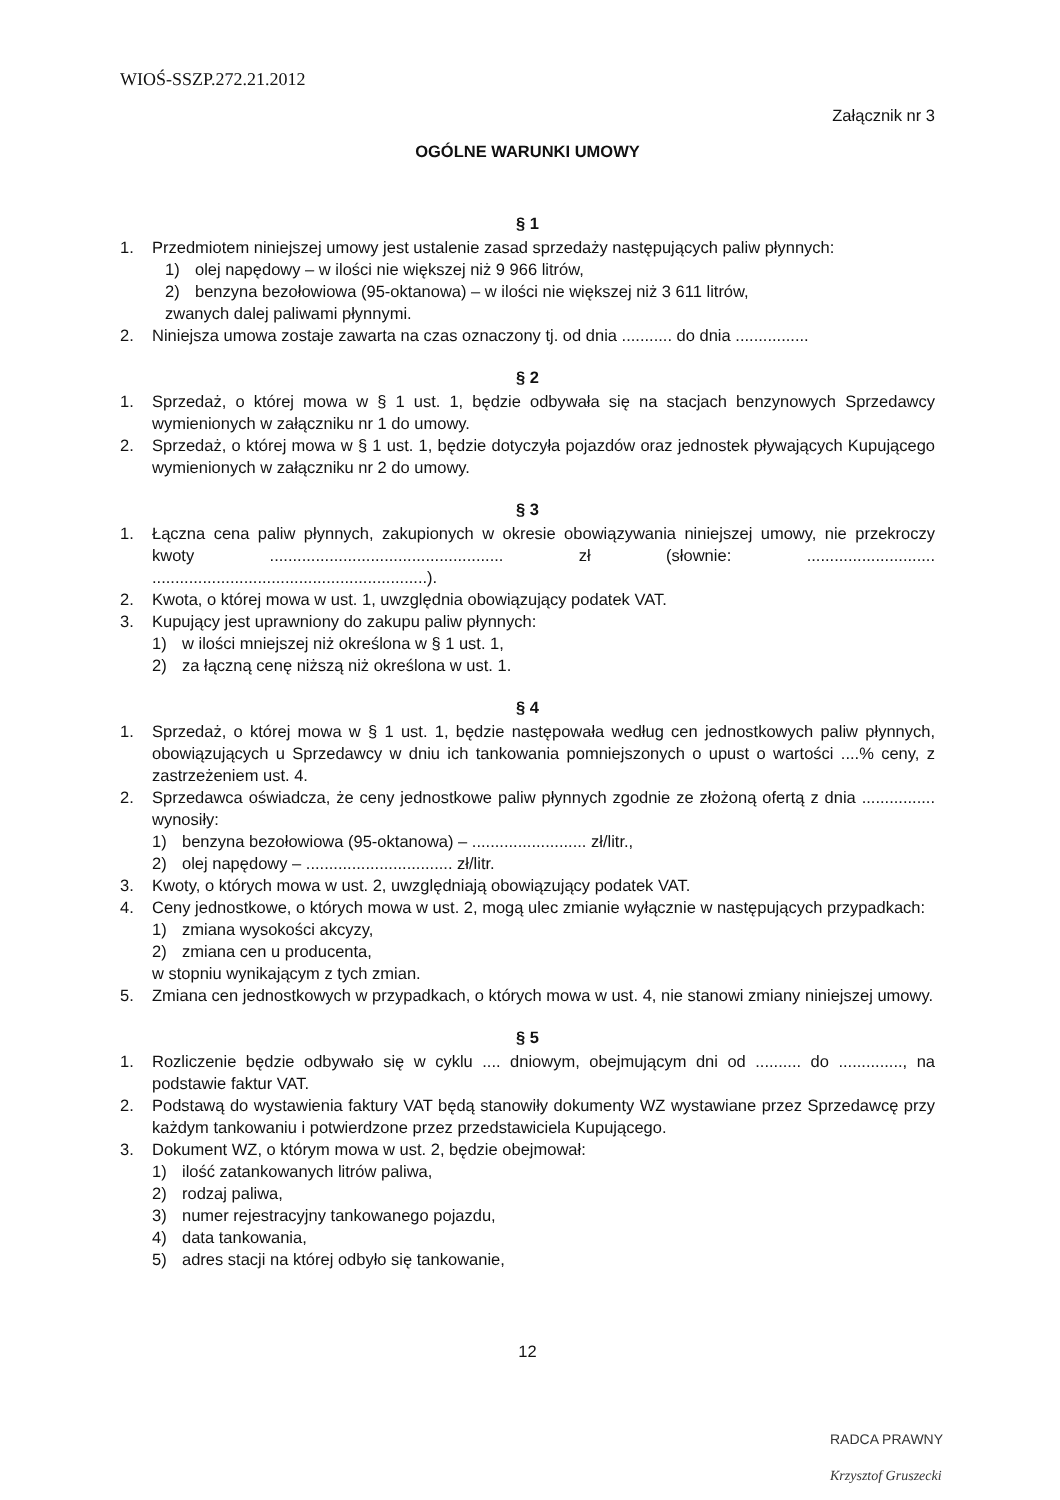WIOŚ-SSZP.272.21.2012
Załącznik nr 3
OGÓLNE WARUNKI UMOWY
§ 1
1. Przedmiotem niniejszej umowy jest ustalenie zasad sprzedaży następujących paliw płynnych:
1) olej napędowy – w ilości nie większej niż 9 966 litrów,
2) benzyna bezołowiowa (95-oktanowa) – w ilości nie większej niż 3 611 litrów,
zwanych dalej paliwami płynnymi.
2. Niniejsza umowa zostaje zawarta na czas oznaczony tj. od dnia ........... do dnia ................
§ 2
1. Sprzedaż, o której mowa w § 1 ust. 1, będzie odbywała się na stacjach benzynowych Sprzedawcy wymienionych w załączniku nr 1 do umowy.
2. Sprzedaż, o której mowa w § 1 ust. 1, będzie dotyczyła pojazdów oraz jednostek pływających Kupującego wymienionych w załączniku nr 2 do umowy.
§ 3
1. Łączna cena paliw płynnych, zakupionych w okresie obowiązywania niniejszej umowy, nie przekroczy kwoty ................................................... zł (słownie: ............................ ............................................................).
2. Kwota, o której mowa w ust. 1, uwzględnia obowiązujący podatek VAT.
3. Kupujący jest uprawniony do zakupu paliw płynnych:
1) w ilości mniejszej niż określona w § 1 ust. 1,
2) za łączną cenę niższą niż określona w ust. 1.
§ 4
1. Sprzedaż, o której mowa w § 1 ust. 1, będzie następowała według cen jednostkowych paliw płynnych, obowiązujących u Sprzedawcy w dniu ich tankowania pomniejszonych o upust o wartości ....% ceny, z zastrzeżeniem ust. 4.
2. Sprzedawca oświadcza, że ceny jednostkowe paliw płynnych zgodnie ze złożoną ofertą z dnia ................ wynosiły:
1) benzyna bezołowiowa (95-oktanowa) – ......................... zł/litr.,
2) olej napędowy – ................................ zł/litr.
3. Kwoty, o których mowa w ust. 2, uwzględniają obowiązujący podatek VAT.
4. Ceny jednostkowe, o których mowa w ust. 2, mogą ulec zmianie wyłącznie w następujących przypadkach:
1) zmiana wysokości akcyzy,
2) zmiana cen u producenta,
w stopniu wynikającym z tych zmian.
5. Zmiana cen jednostkowych w przypadkach, o których mowa w ust. 4, nie stanowi zmiany niniejszej umowy.
§ 5
1. Rozliczenie będzie odbywało się w cyklu .... dniowym, obejmującym dni od .......... do .............., na podstawie faktur VAT.
2. Podstawą do wystawienia faktury VAT będą stanowiły dokumenty WZ wystawiane przez Sprzedawcę przy każdym tankowaniu i potwierdzone przez przedstawiciela Kupującego.
3. Dokument WZ, o którym mowa w ust. 2, będzie obejmował:
1) ilość zatankowanych litrów paliwa,
2) rodzaj paliwa,
3) numer rejestracyjny tankowanego pojazdu,
4) data tankowania,
5) adres stacji na której odbyło się tankowanie,
12
RADCA PRAWNY
Krzysztof Gruszecki